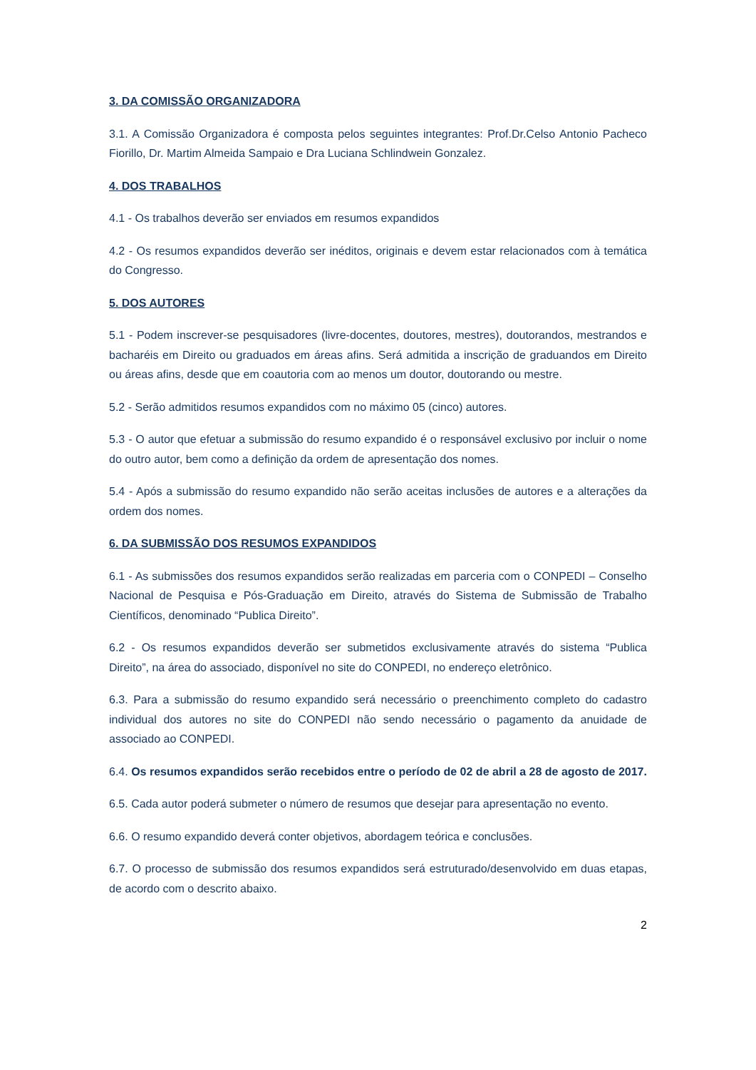3. DA COMISSÃO ORGANIZADORA
3.1. A Comissão Organizadora é composta pelos seguintes integrantes: Prof.Dr.Celso Antonio Pacheco Fiorillo, Dr. Martim Almeida Sampaio e Dra Luciana Schlindwein Gonzalez.
4. DOS TRABALHOS
4.1 - Os trabalhos deverão ser enviados em resumos expandidos
4.2 - Os resumos expandidos deverão ser inéditos, originais e devem estar relacionados com à temática do Congresso.
5. DOS AUTORES
5.1 - Podem inscrever-se pesquisadores (livre-docentes, doutores, mestres), doutorandos, mestrandos e bacharéis em Direito ou graduados em áreas afins. Será admitida a inscrição de graduandos em Direito ou áreas afins, desde que em coautoria com ao menos um doutor, doutorando ou mestre.
5.2 - Serão admitidos resumos expandidos com no máximo 05 (cinco) autores.
5.3 - O autor que efetuar a submissão do resumo expandido é o responsável exclusivo por incluir o nome do outro autor, bem como a definição da ordem de apresentação dos nomes.
5.4 - Após a submissão do resumo expandido não serão aceitas inclusões de autores e a alterações da ordem dos nomes.
6. DA SUBMISSÃO DOS RESUMOS EXPANDIDOS
6.1 - As submissões dos resumos expandidos serão realizadas em parceria com o CONPEDI – Conselho Nacional de Pesquisa e Pós-Graduação em Direito, através do Sistema de Submissão de Trabalho Científicos, denominado “Publica Direito”.
6.2 - Os resumos expandidos deverão ser submetidos exclusivamente através do sistema “Publica Direito”, na área do associado, disponível no site do CONPEDI, no endereço eletrônico.
6.3. Para a submissão do resumo expandido será necessário o preenchimento completo do cadastro individual dos autores no site do CONPEDI não sendo necessário o pagamento da anuidade de associado ao CONPEDI.
6.4. Os resumos expandidos serão recebidos entre o período de 02 de abril a 28 de agosto de 2017.
6.5. Cada autor poderá submeter o número de resumos que desejar para apresentação no evento.
6.6. O resumo expandido deverá conter objetivos, abordagem teórica e conclusões.
6.7. O processo de submissão dos resumos expandidos será estruturado/desenvolvido em duas etapas, de acordo com o descrito abaixo.
2